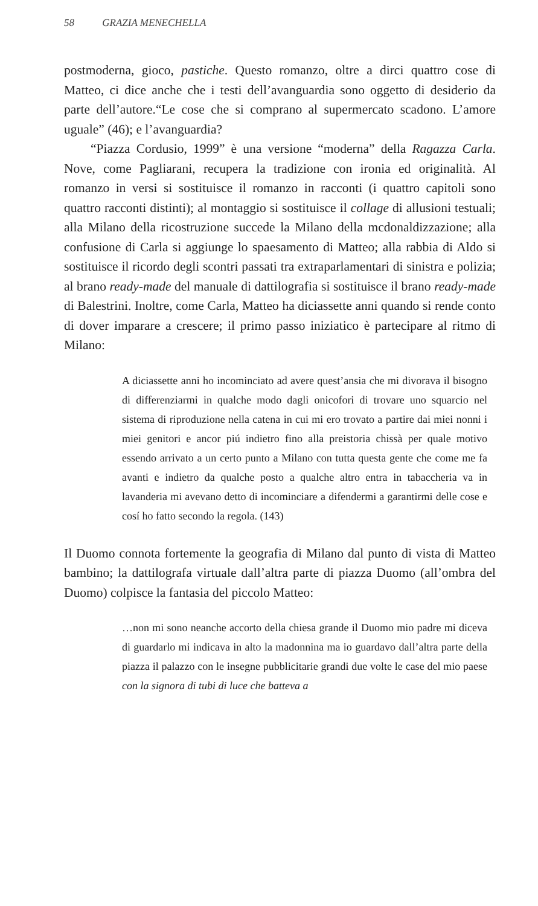58 GRAZIA MENECHELLA
postmoderna, gioco, pastiche. Questo romanzo, oltre a dirci quattro cose di Matteo, ci dice anche che i testi dell’avanguardia sono oggetto di desiderio da parte dell’autore.“Le cose che si comprano al supermercato scadono. L’amore uguale” (46); e l’avanguardia?
“Piazza Cordusio, 1999” è una versione “moderna” della Ragazza Carla. Nove, come Pagliarani, recupera la tradizione con ironia ed originalità. Al romanzo in versi si sostituisce il romanzo in racconti (i quattro capitoli sono quattro racconti distinti); al montaggio si sostituisce il collage di allusioni testuali; alla Milano della ricostruzione succede la Milano della mcdonaldizzazione; alla confusione di Carla si aggiunge lo spaesamento di Matteo; alla rabbia di Aldo si sostituisce il ricordo degli scontri passati tra extraparlamentari di sinistra e polizia; al brano ready-made del manuale di dattilografia si sostituisce il brano ready-made di Balestrini. Inoltre, come Carla, Matteo ha diciassette anni quando si rende conto di dover imparare a crescere; il primo passo iniziatico è partecipare al ritmo di Milano:
A diciassette anni ho incominciato ad avere quest’ansia che mi divorava il bisogno di differenziarmi in qualche modo dagli onicofori di trovare uno squarcio nel sistema di riproduzione nella catena in cui mi ero trovato a partire dai miei nonni i miei genitori e ancor piú indietro fino alla preistoria chissà per quale motivo essendo arrivato a un certo punto a Milano con tutta questa gente che come me fa avanti e indietro da qualche posto a qualche altro entra in tabaccheria va in lavanderia mi avevano detto di incominciare a difendermi a garantirmi delle cose e cosí ho fatto secondo la regola. (143)
Il Duomo connota fortemente la geografia di Milano dal punto di vista di Matteo bambino; la dattilografa virtuale dall’altra parte di piazza Duomo (all’ombra del Duomo) colpisce la fantasia del piccolo Matteo:
…non mi sono neanche accorto della chiesa grande il Duomo mio padre mi diceva di guardarlo mi indicava in alto la madonnina ma io guardavo dall’altra parte della piazza il palazzo con le insegne pubblicitarie grandi due volte le case del mio paese con la signora di tubi di luce che batteva a